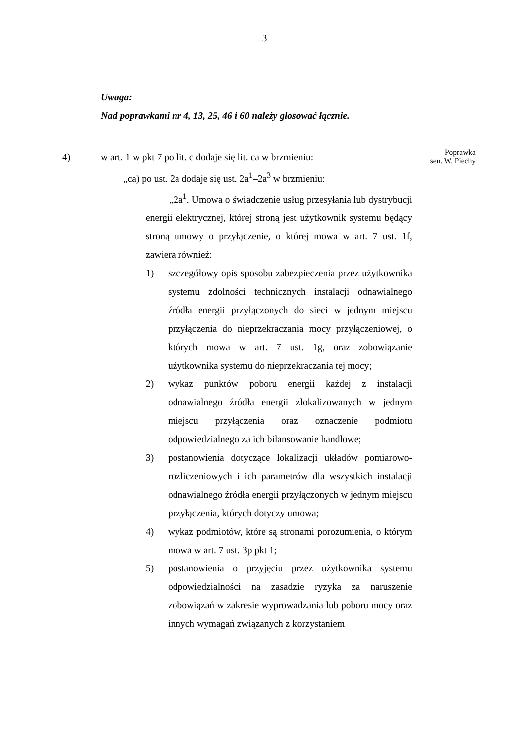– 3 –
Uwaga:
Nad poprawkami nr 4, 13, 25, 46 i 60 należy głosować łącznie.
4) w art. 1 w pkt 7 po lit. c dodaje się lit. ca w brzmieniu:
„ca) po ust. 2a dodaje się ust. 2a<sup>1</sup>–2a<sup>3</sup> w brzmieniu:
„2a<sup>1</sup>. Umowa o świadczenie usług przesyłania lub dystrybucji energii elektrycznej, której stroną jest użytkownik systemu będący stroną umowy o przyłączenie, o której mowa w art. 7 ust. 1f, zawiera również:
1) szczegółowy opis sposobu zabezpieczenia przez użytkownika systemu zdolności technicznych instalacji odnawialnego źródła energii przyłączonych do sieci w jednym miejscu przyłączenia do nieprzekraczania mocy przyłączeniowej, o których mowa w art. 7 ust. 1g, oraz zobowiązanie użytkownika systemu do nieprzekraczania tej mocy;
2) wykaz punktów poboru energii każdej z instalacji odnawialnego źródła energii zlokalizowanych w jednym miejscu przyłączenia oraz oznaczenie podmiotu odpowiedzialnego za ich bilansowanie handlowe;
3) postanowienia dotyczące lokalizacji układów pomiarowo-rozliczeniowych i ich parametrów dla wszystkich instalacji odnawialnego źródła energii przyłączonych w jednym miejscu przyłączenia, których dotyczy umowa;
4) wykaz podmiotów, które są stronami porozumienia, o którym mowa w art. 7 ust. 3p pkt 1;
5) postanowienia o przyjęciu przez użytkownika systemu odpowiedzialności na zasadzie ryzyka za naruszenie zobowiązań w zakresie wyprowadzania lub poboru mocy oraz innych wymagań związanych z korzystaniem
Poprawka
sen. W. Piechy